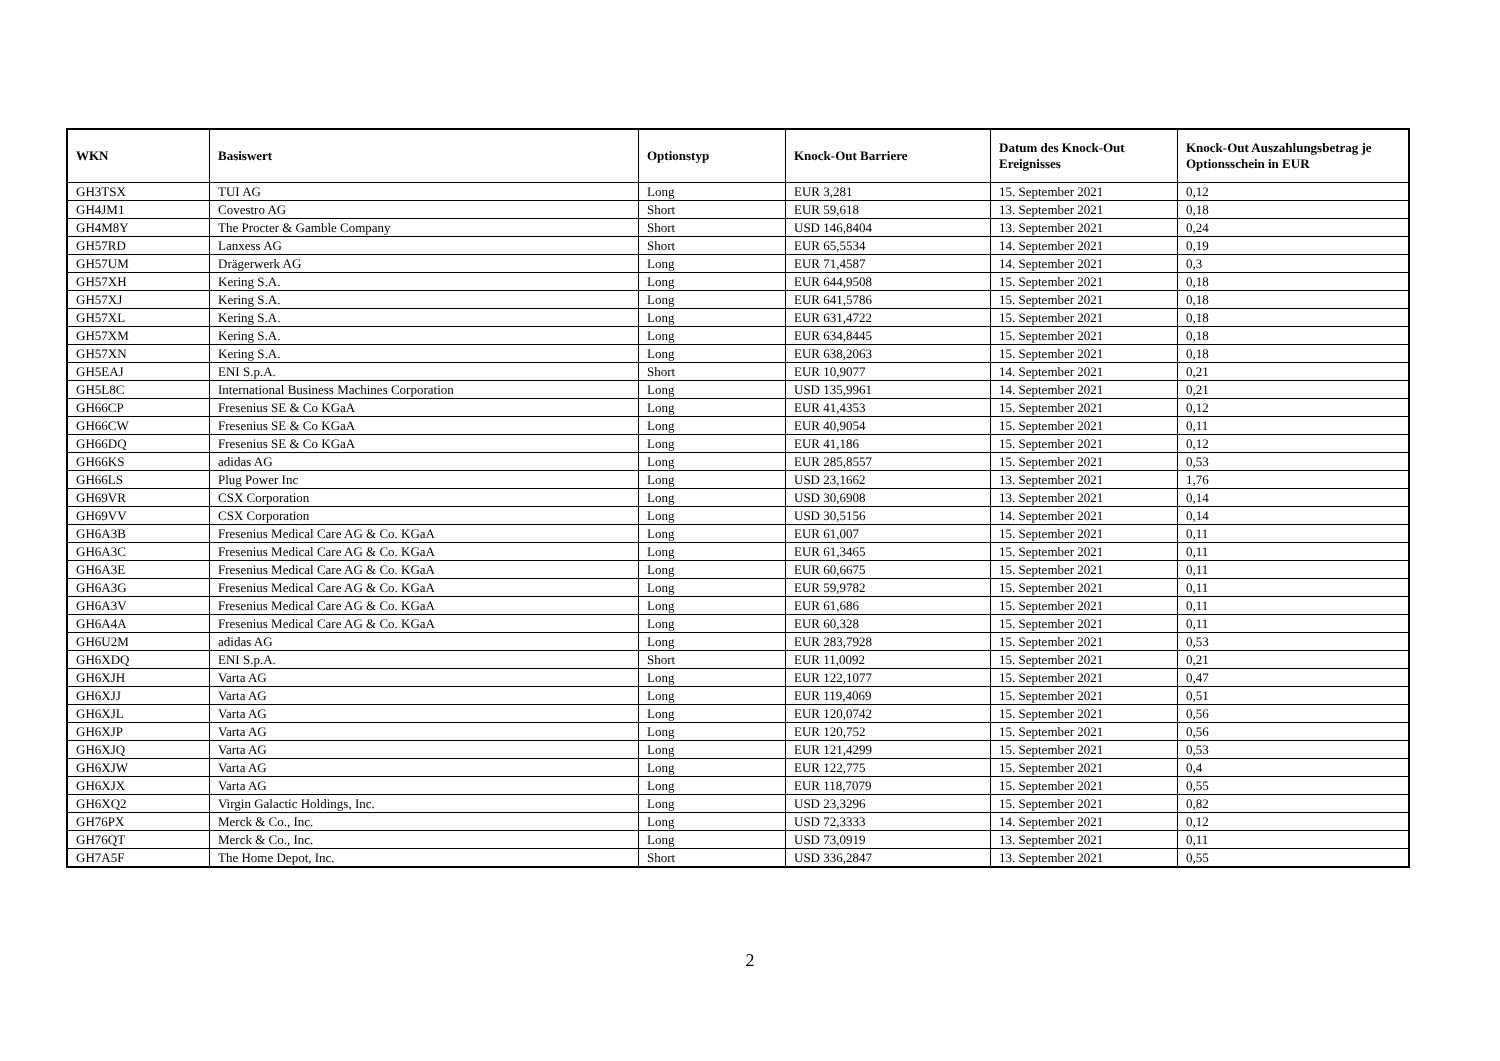| WKN | Basiswert | Optionstyp | Knock-Out Barriere | Datum des Knock-Out Ereignisses | Knock-Out Auszahlungsbetrag je Optionsschein in EUR |
| --- | --- | --- | --- | --- | --- |
| GH3TSX | TUI AG | Long | EUR 3,281 | 15. September 2021 | 0,12 |
| GH4JM1 | Covestro AG | Short | EUR 59,618 | 13. September 2021 | 0,18 |
| GH4M8Y | The Procter & Gamble Company | Short | USD 146,8404 | 13. September 2021 | 0,24 |
| GH57RD | Lanxess AG | Short | EUR 65,5534 | 14. September 2021 | 0,19 |
| GH57UM | Drägerwerk AG | Long | EUR 71,4587 | 14. September 2021 | 0,3 |
| GH57XH | Kering S.A. | Long | EUR 644,9508 | 15. September 2021 | 0,18 |
| GH57XJ | Kering S.A. | Long | EUR 641,5786 | 15. September 2021 | 0,18 |
| GH57XL | Kering S.A. | Long | EUR 631,4722 | 15. September 2021 | 0,18 |
| GH57XM | Kering S.A. | Long | EUR 634,8445 | 15. September 2021 | 0,18 |
| GH57XN | Kering S.A. | Long | EUR 638,2063 | 15. September 2021 | 0,18 |
| GH5EAJ | ENI S.p.A. | Short | EUR 10,9077 | 14. September 2021 | 0,21 |
| GH5L8C | International Business Machines Corporation | Long | USD 135,9961 | 14. September 2021 | 0,21 |
| GH66CP | Fresenius SE & Co KGaA | Long | EUR 41,4353 | 15. September 2021 | 0,12 |
| GH66CW | Fresenius SE & Co KGaA | Long | EUR 40,9054 | 15. September 2021 | 0,11 |
| GH66DQ | Fresenius SE & Co KGaA | Long | EUR 41,186 | 15. September 2021 | 0,12 |
| GH66KS | adidas AG | Long | EUR 285,8557 | 15. September 2021 | 0,53 |
| GH66LS | Plug Power Inc | Long | USD 23,1662 | 13. September 2021 | 1,76 |
| GH69VR | CSX Corporation | Long | USD 30,6908 | 13. September 2021 | 0,14 |
| GH69VV | CSX Corporation | Long | USD 30,5156 | 14. September 2021 | 0,14 |
| GH6A3B | Fresenius Medical Care AG & Co. KGaA | Long | EUR 61,007 | 15. September 2021 | 0,11 |
| GH6A3C | Fresenius Medical Care AG & Co. KGaA | Long | EUR 61,3465 | 15. September 2021 | 0,11 |
| GH6A3E | Fresenius Medical Care AG & Co. KGaA | Long | EUR 60,6675 | 15. September 2021 | 0,11 |
| GH6A3G | Fresenius Medical Care AG & Co. KGaA | Long | EUR 59,9782 | 15. September 2021 | 0,11 |
| GH6A3V | Fresenius Medical Care AG & Co. KGaA | Long | EUR 61,686 | 15. September 2021 | 0,11 |
| GH6A4A | Fresenius Medical Care AG & Co. KGaA | Long | EUR 60,328 | 15. September 2021 | 0,11 |
| GH6U2M | adidas AG | Long | EUR 283,7928 | 15. September 2021 | 0,53 |
| GH6XDQ | ENI S.p.A. | Short | EUR 11,0092 | 15. September 2021 | 0,21 |
| GH6XJH | Varta AG | Long | EUR 122,1077 | 15. September 2021 | 0,47 |
| GH6XJJ | Varta AG | Long | EUR 119,4069 | 15. September 2021 | 0,51 |
| GH6XJL | Varta AG | Long | EUR 120,0742 | 15. September 2021 | 0,56 |
| GH6XJP | Varta AG | Long | EUR 120,752 | 15. September 2021 | 0,56 |
| GH6XJQ | Varta AG | Long | EUR 121,4299 | 15. September 2021 | 0,53 |
| GH6XJW | Varta AG | Long | EUR 122,775 | 15. September 2021 | 0,4 |
| GH6XJX | Varta AG | Long | EUR 118,7079 | 15. September 2021 | 0,55 |
| GH6XQ2 | Virgin Galactic Holdings, Inc. | Long | USD 23,3296 | 15. September 2021 | 0,82 |
| GH76PX | Merck & Co., Inc. | Long | USD 72,3333 | 14. September 2021 | 0,12 |
| GH76QT | Merck & Co., Inc. | Long | USD 73,0919 | 13. September 2021 | 0,11 |
| GH7A5F | The Home Depot, Inc. | Short | USD 336,2847 | 13. September 2021 | 0,55 |
2